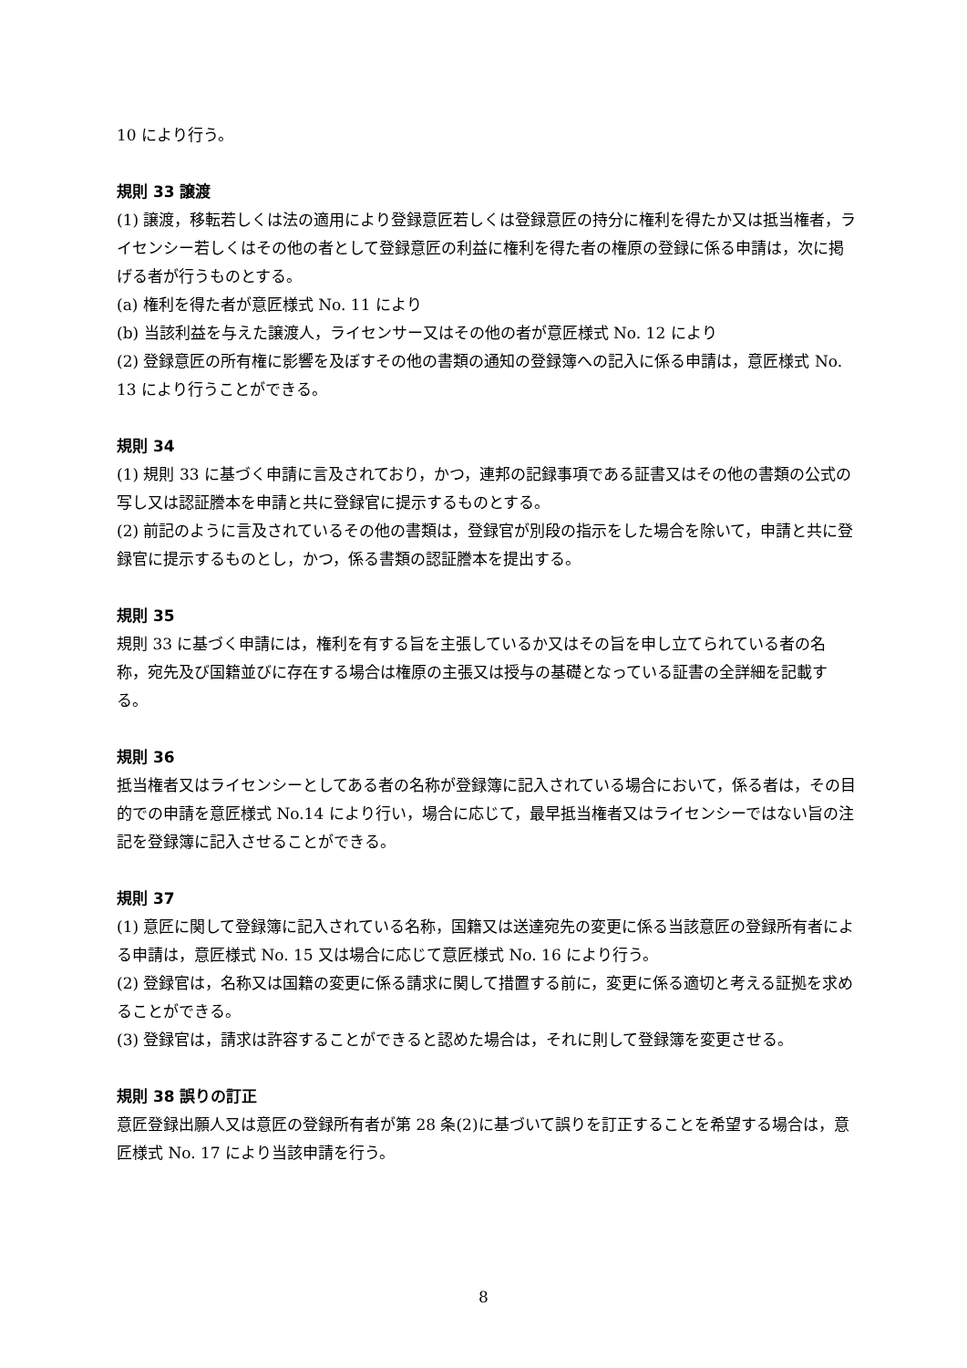10 により行う。
規則 33 譲渡
(1) 譲渡，移転若しくは法の適用により登録意匠若しくは登録意匠の持分に権利を得たか又は抵当権者，ライセンシー若しくはその他の者として登録意匠の利益に権利を得た者の権原の登録に係る申請は，次に掲げる者が行うものとする。
(a) 権利を得た者が意匠様式 No. 11 により
(b) 当該利益を与えた譲渡人，ライセンサー又はその他の者が意匠様式 No. 12 により
(2) 登録意匠の所有権に影響を及ぼすその他の書類の通知の登録簿への記入に係る申請は，意匠様式 No. 13 により行うことができる。
規則 34
(1) 規則 33 に基づく申請に言及されており，かつ，連邦の記録事項である証書又はその他の書類の公式の写し又は認証謄本を申請と共に登録官に提示するものとする。
(2) 前記のように言及されているその他の書類は，登録官が別段の指示をした場合を除いて，申請と共に登録官に提示するものとし，かつ，係る書類の認証謄本を提出する。
規則 35
規則 33 に基づく申請には，権利を有する旨を主張しているか又はその旨を申し立てられている者の名称，宛先及び国籍並びに存在する場合は権原の主張又は授与の基礎となっている証書の全詳細を記載する。
規則 36
抵当権者又はライセンシーとしてある者の名称が登録簿に記入されている場合において，係る者は，その目的での申請を意匠様式 No.14 により行い，場合に応じて，最早抵当権者又はライセンシーではない旨の注記を登録簿に記入させることができる。
規則 37
(1) 意匠に関して登録簿に記入されている名称，国籍又は送達宛先の変更に係る当該意匠の登録所有者による申請は，意匠様式 No. 15 又は場合に応じて意匠様式 No. 16 により行う。
(2) 登録官は，名称又は国籍の変更に係る請求に関して措置する前に，変更に係る適切と考える証拠を求めることができる。
(3) 登録官は，請求は許容することができると認めた場合は，それに則して登録簿を変更させる。
規則 38 誤りの訂正
意匠登録出願人又は意匠の登録所有者が第 28 条(2)に基づいて誤りを訂正することを希望する場合は，意匠様式 No. 17 により当該申請を行う。
8